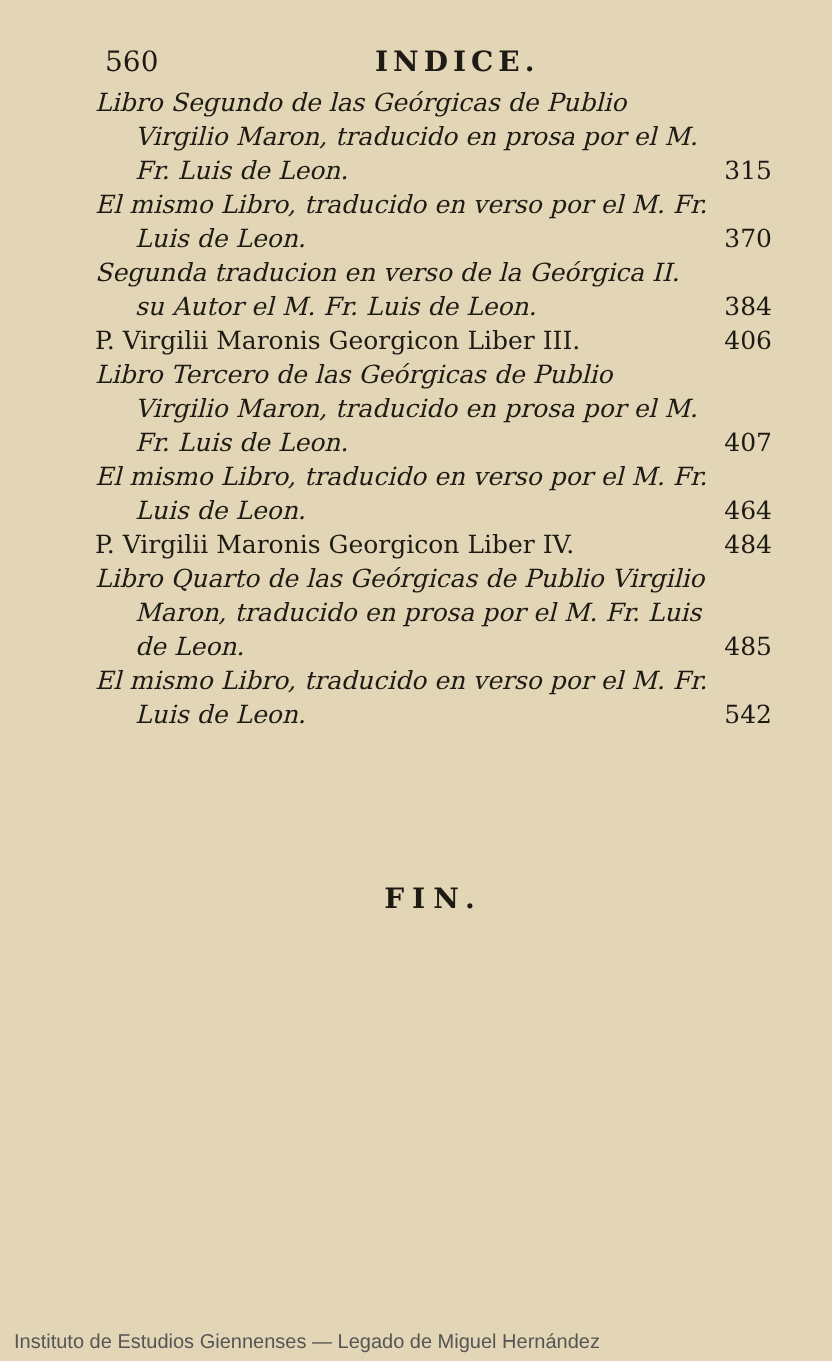560 INDICE.
Libro Segundo de las Geórgicas de Publio Virgilio Maron, traducido en prosa por el M. Fr. Luis de Leon.
315
El mismo Libro, traducido en verso por el M. Fr. Luis de Leon.
370
Segunda traducion en verso de la Geórgica II. su Autor el M. Fr. Luis de Leon.
384
P. Virgilii Maronis Georgicon Liber III.
406
Libro Tercero de las Geórgicas de Publio Virgilio Maron, traducido en prosa por el M. Fr. Luis de Leon.
407
El mismo Libro, traducido en verso por el M. Fr. Luis de Leon.
464
P. Virgilii Maronis Georgicon Liber IV.
484
Libro Quarto de las Geórgicas de Publio Virgilio Maron, traducido en prosa por el M. Fr. Luis de Leon.
485
El mismo Libro, traducido en verso por el M. Fr. Luis de Leon.
542
FIN.
Instituto de Estudios Giennenses — Legado de Miguel Hernández